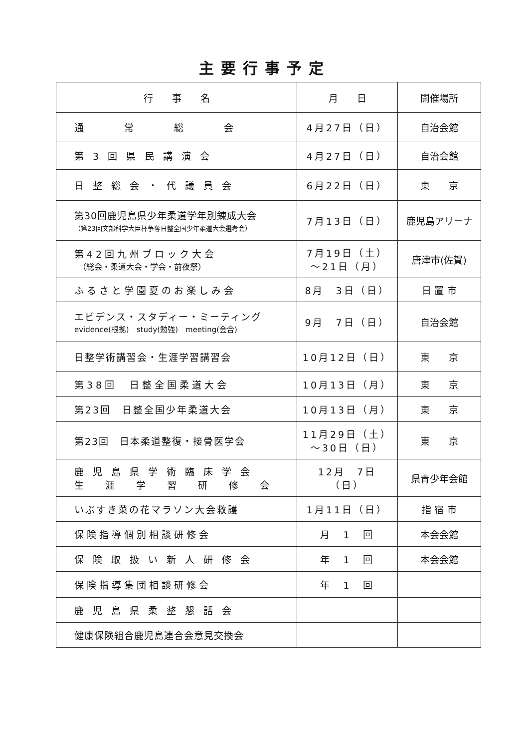主要行事予定
| 行 事 名 | 月 日 | 開催場所 |
| --- | --- | --- |
| 通 常 総 会 | 4月27日（日） | 自治会館 |
| 第 3 回 県 民 講 演 会 | 4月27日（日） | 自治会館 |
| 日 整 総 会 ・ 代 議 員 会 | 6月22日（日） | 東 京 |
| 第30回鹿児島県少年柔道学年別錬成大会 （第23回文部科学大臣杯争奪日整全国少年柔道大会選考会） | 7月13日（日） | 鹿児島アリーナ |
| 第42回九州ブロック大会 （総会・柔道大会・学会・前夜祭） | 7月19日（土） ～21日（月） | 唐津市(佐賀) |
| ふるさと学園夏のお楽しみ会 | 8月 3日（日） | 日 置 市 |
| エビデンス・スタディー・ミーティング evidence(根拠) study(勉強) meeting(会合) | 9月 7日（日） | 自治会館 |
| 日整学術講習会・生涯学習講習会 | 10月12日（日） | 東 京 |
| 第38回 日整全国柔道大会 | 10月13日（月） | 東 京 |
| 第23回 日整全国少年柔道大会 | 10月13日（月） | 東 京 |
| 第23回 日本柔道整復・接骨医学会 | 11月29日（土） ～30日（日） | 東 京 |
| 鹿 児 島 県 学 術 臨 床 学 会 生 涯 学 習 研 修 会 | 12月 7日（日） | 県青少年会館 |
| いぶすき菜の花マラソン大会救護 | 1月11日（日） | 指 宿 市 |
| 保険指導個別相談研修会 | 月 1 回 | 本会会館 |
| 保 険 取 扱 い 新 人 研 修 会 | 年 1 回 | 本会会館 |
| 保険指導集団相談研修会 | 年 1 回 | |
| 鹿 児 島 県 柔 整 懇 話 会 | | |
| 健康保険組合鹿児島連合会意見交換会 | | |